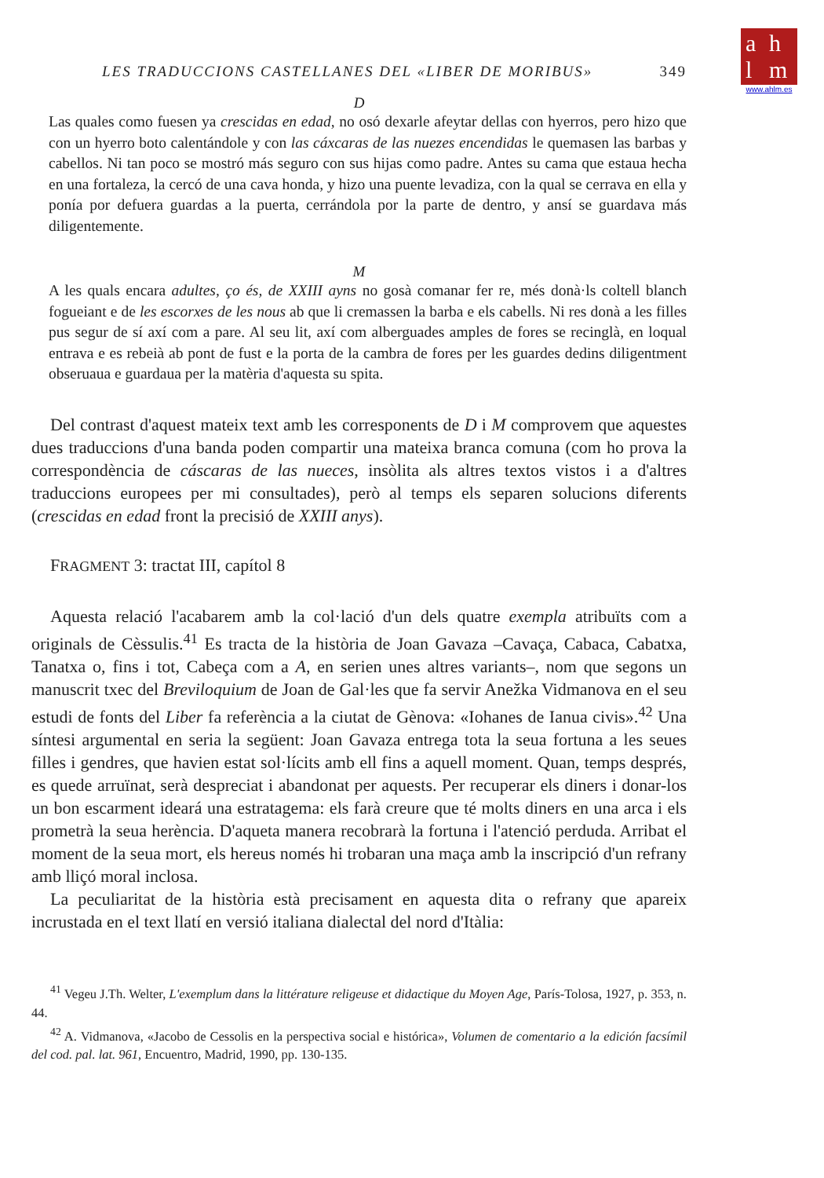ahlm
www.ahlm.es
LES TRADUCCIONS CASTELLANES DEL «LIBER DE MORIBUS» 349
D
Las quales como fuesen ya crescidas en edad, no osó dexarle afeytar dellas con hyerros, pero hizo que con un hyerro boto calentándole y con las cáxcaras de las nuezes encendidas le quemasen las barbas y cabellos. Ni tan poco se mostró más seguro con sus hijas como padre. Antes su cama que estaua hecha en una fortaleza, la cercó de una cava honda, y hizo una puente levadiza, con la qual se cerrava en ella y ponía por defuera guardas a la puerta, cerrándola por la parte de dentro, y ansí se guardava más diligentemente.
M
A les quals encara adultes, ço és, de XXIII ayns no gosà comanar fer re, més donà·ls coltell blanch fogueiant e de les escorxes de les nous ab que li cremassen la barba e els cabells. Ni res donà a les filles pus segur de sí axí com a pare. Al seu lit, axí com alberguades amples de fores se recinglà, en loqual entrava e es rebeià ab pont de fust e la porta de la cambra de fores per les guardes dedins diligentment obseruaua e guardaua per la matèria d'aquesta su spita.
Del contrast d'aquest mateix text amb les corresponents de D i M comprovem que aquestes dues traduccions d'una banda poden compartir una mateixa branca comuna (com ho prova la correspondència de cáscaras de las nueces, insòlita als altres textos vistos i a d'altres traduccions europees per mi consultades), però al temps els separen solucions diferents (crescidas en edad front la precisió de XXIII anys).
FRAGMENT 3: tractat III, capítol 8
Aquesta relació l'acabarem amb la col·lació d'un dels quatre exempla atribuïts com a originals de Cèssulis.<sup>41</sup> Es tracta de la història de Joan Gavaza –Cavaça, Cabaca, Cabatxa, Tanatxa o, fins i tot, Cabeça com a A, en serien unes altres variants–, nom que segons un manuscrit txec del Breviloquium de Joan de Gal·les que fa servir Anežka Vidmanova en el seu estudi de fonts del Liber fa referència a la ciutat de Gènova: «Iohanes de Ianua civis».<sup>42</sup> Una síntesi argumental en seria la següent: Joan Gavaza entrega tota la seua fortuna a les seues filles i gendres, que havien estat sol·lícits amb ell fins a aquell moment. Quan, temps després, es quede arruïnat, serà despreciat i abandonat per aquests. Per recuperar els diners i donar-los un bon escarment ideará una estratagema: els farà creure que té molts diners en una arca i els prometrà la seua herència. D'aqueta manera recobrarà la fortuna i l'atenció perduda. Arribat el moment de la seua mort, els hereus només hi trobaran una maça amb la inscripció d'un refrany amb lliçó moral inclosa.
La peculiaritat de la història està precisament en aquesta dita o refrany que apareix incrustada en el text llatí en versió italiana dialectal del nord d'Itàlia:
<sup>41</sup> Vegeu J.Th. Welter, L'exemplum dans la littérature religeuse et didactique du Moyen Age, París-Tolosa, 1927, p. 353, n. 44.
<sup>42</sup> A. Vidmanova, «Jacobo de Cessolis en la perspectiva social e histórica», Volumen de comentario a la edición facsímil del cod. pal. lat. 961, Encuentro, Madrid, 1990, pp. 130-135.